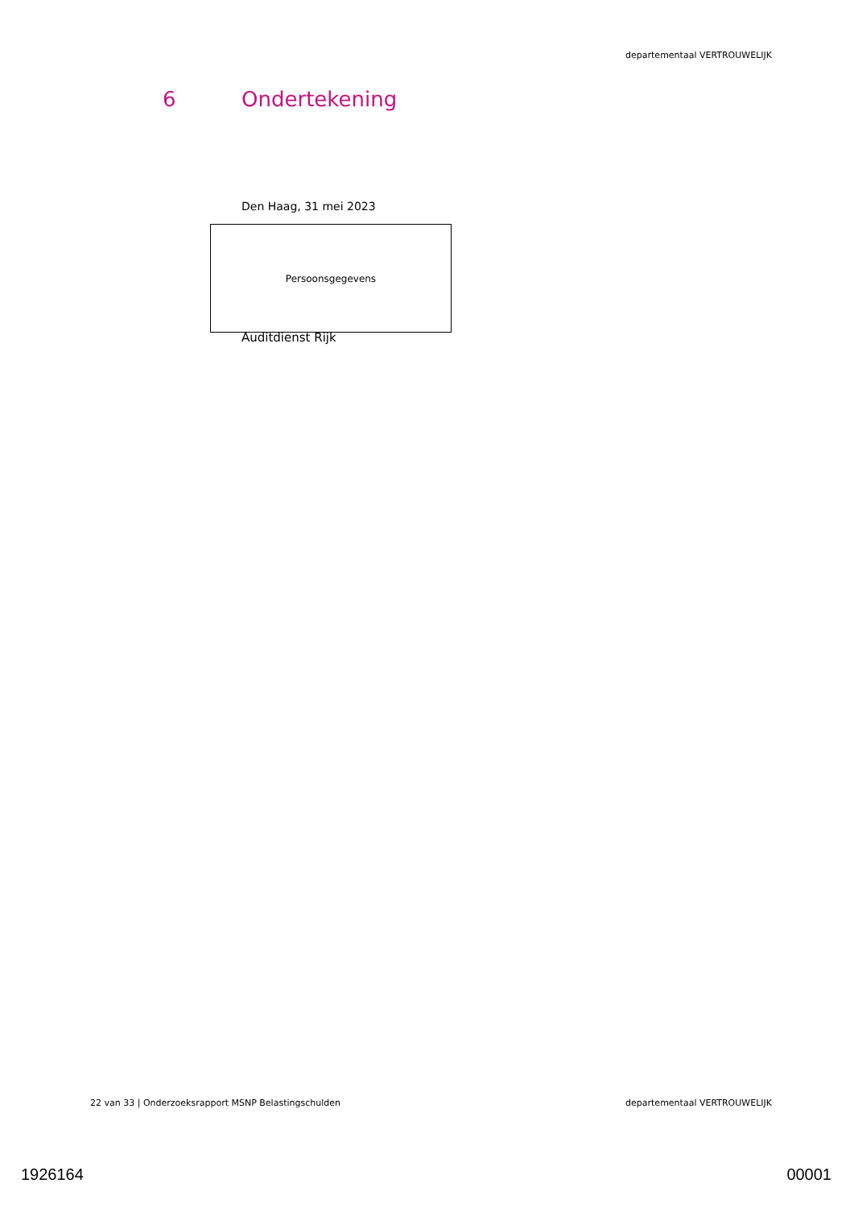departementaal VERTROUWELIJK
6 Ondertekening
Den Haag, 31 mei 2023
Persoonsgegevens
Auditdienst Rijk
22 van 33 | Onderzoeksrapport MSNP Belastingschulden
departementaal VERTROUWELIJK
1926164 00001